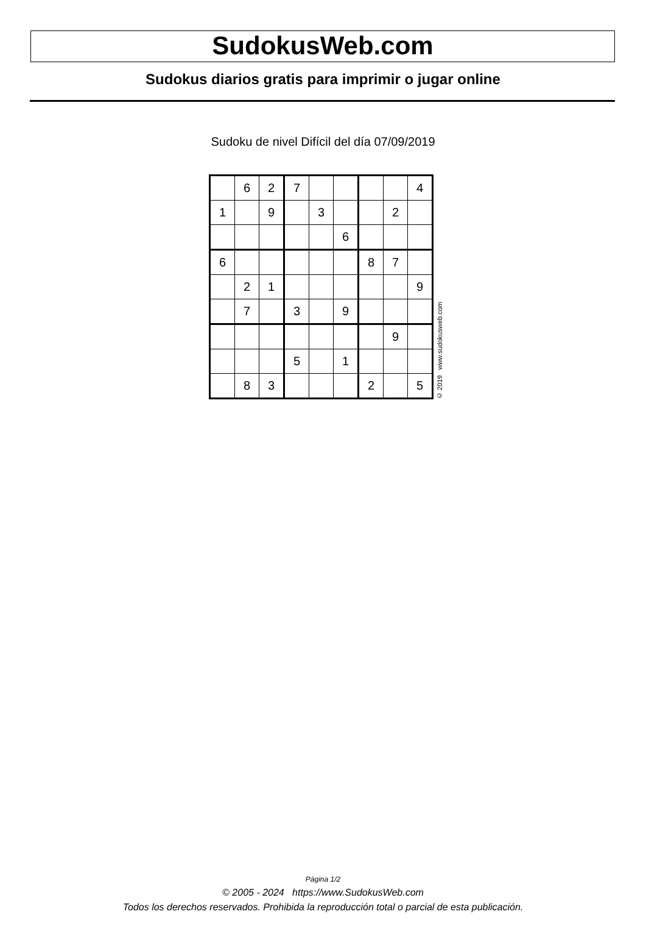SudokusWeb.com
Sudokus diarios gratis para imprimir o jugar online
Sudoku de nivel Difícil del día 07/09/2019
| | 6 | 2 | 7 | | | | | 4 |
| 1 | | 9 | | 3 | | | 2 | |
| | | | | | 6 | | | |
| 6 | | | | | | 8 | 7 | |
| | 2 | 1 | | | | | | 9 |
| | 7 | | 3 | | 9 | | | |
| | | | | | | | 9 | |
| | | | 5 | | 1 | | | |
| | 8 | 3 | | | | 2 | | 5 |
© 2019 www.sudokusweb.com
Página 1/2
© 2005 - 2024 https://www.SudokusWeb.com
Todos los derechos reservados. Prohibida la reproducción total o parcial de esta publicación.